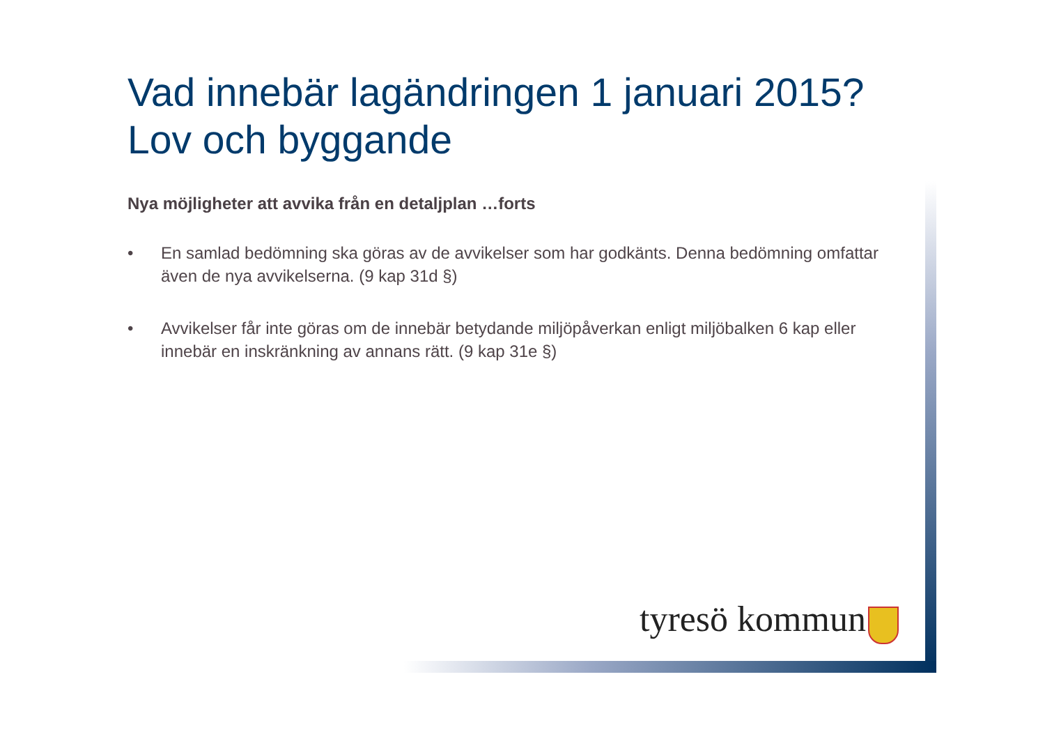Vad innebär lagändringen 1 januari 2015?
Lov och byggande
Nya möjligheter att avvika från en detaljplan …forts
• En samlad bedömning ska göras av de avvikelser som har godkänts. Denna bedömning omfattar även de nya avvikelserna. (9 kap 31d §)
• Avvikelser får inte göras om de innebär betydande miljöpåverkan enligt miljöbalken 6 kap eller innebär en inskränkning av annans rätt. (9 kap 31e §)
tyresö kommun